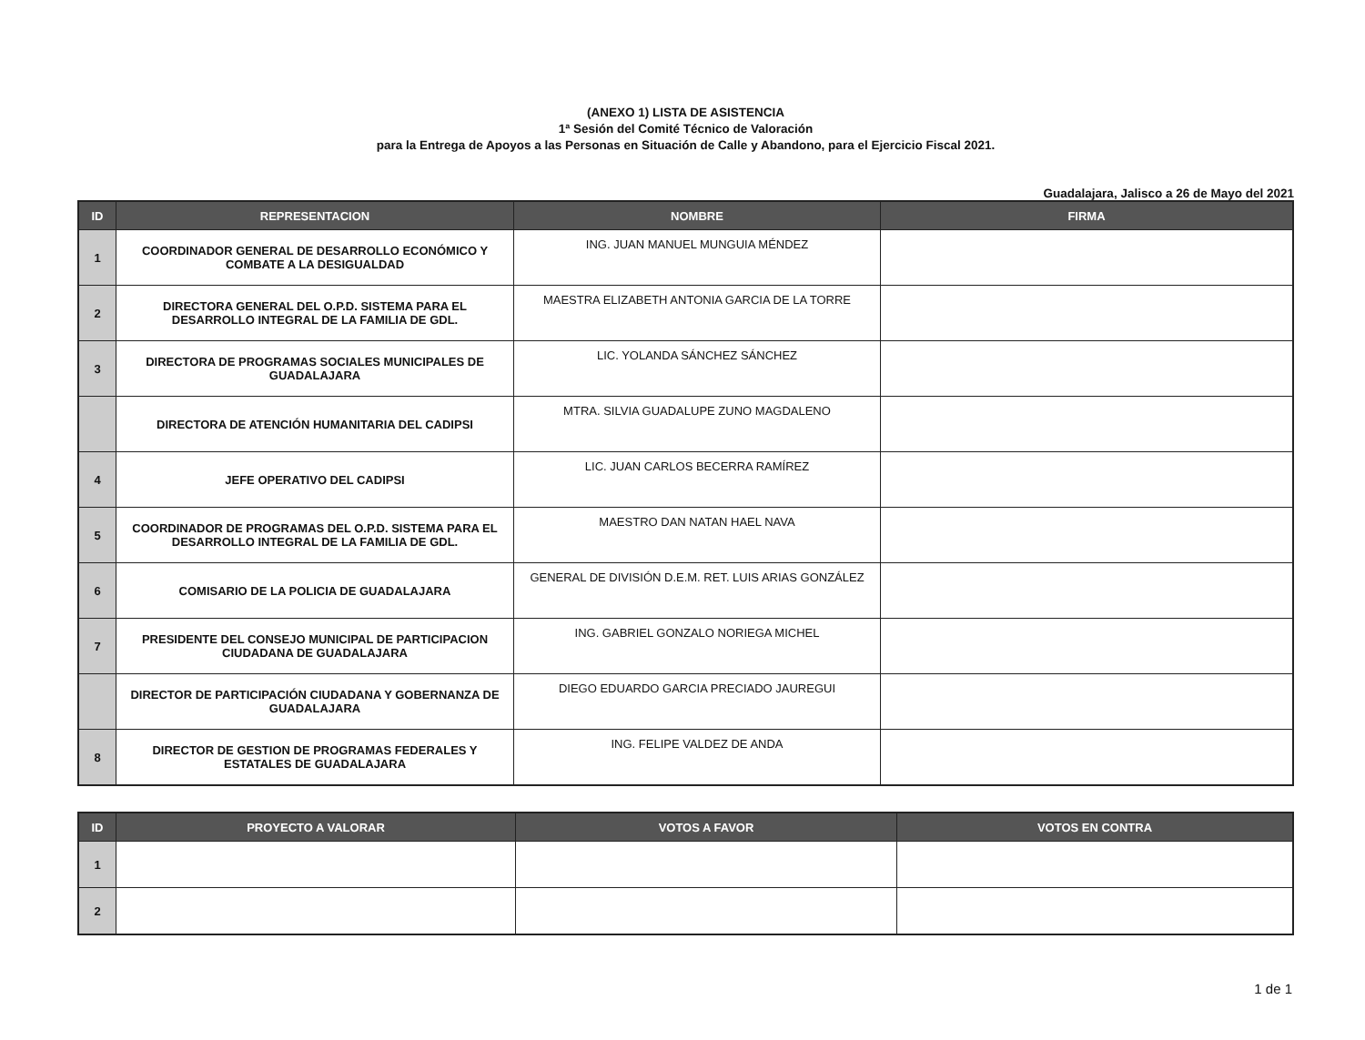(ANEXO 1) LISTA DE ASISTENCIA
1ª Sesión del Comité Técnico de Valoración
para la Entrega de Apoyos a las Personas en Situación de Calle y Abandono, para el Ejercicio Fiscal 2021.
Guadalajara, Jalisco a 26 de Mayo del 2021
| ID | REPRESENTACION | NOMBRE | FIRMA |
| --- | --- | --- | --- |
| 1 | COORDINADOR GENERAL DE DESARROLLO ECONÓMICO Y COMBATE A LA DESIGUALDAD | ING. JUAN MANUEL MUNGUIA MÉNDEZ | |
| 2 | DIRECTORA GENERAL DEL O.P.D. SISTEMA PARA EL DESARROLLO INTEGRAL DE LA FAMILIA DE GDL. | MAESTRA ELIZABETH ANTONIA GARCIA DE LA TORRE | |
| 3 | DIRECTORA DE PROGRAMAS SOCIALES MUNICIPALES DE GUADALAJARA | LIC. YOLANDA SÁNCHEZ SÁNCHEZ | |
| | DIRECTORA DE ATENCIÓN HUMANITARIA DEL CADIPSI | MTRA. SILVIA GUADALUPE ZUNO MAGDALENO | |
| 4 | JEFE OPERATIVO DEL CADIPSI | LIC. JUAN CARLOS BECERRA RAMÍREZ | |
| 5 | COORDINADOR DE PROGRAMAS DEL O.P.D. SISTEMA PARA EL DESARROLLO INTEGRAL DE LA FAMILIA DE GDL. | MAESTRO DAN NATAN HAEL NAVA | |
| 6 | COMISARIO DE LA POLICIA DE GUADALAJARA | GENERAL DE DIVISIÓN D.E.M. RET. LUIS ARIAS GONZÁLEZ | |
| 7 | PRESIDENTE DEL CONSEJO MUNICIPAL DE PARTICIPACION CIUDADANA DE GUADALAJARA | ING. GABRIEL GONZALO NORIEGA MICHEL | |
| | DIRECTOR DE PARTICIPACIÓN CIUDADANA Y GOBERNANZA DE GUADALAJARA | DIEGO EDUARDO GARCIA PRECIADO JAUREGUI | |
| 8 | DIRECTOR DE GESTION DE PROGRAMAS FEDERALES Y ESTATALES DE GUADALAJARA | ING. FELIPE VALDEZ DE ANDA | |
| ID | PROYECTO A VALORAR | VOTOS A FAVOR | VOTOS EN CONTRA |
| --- | --- | --- | --- |
| 1 | | | |
| 2 | | | |
1 de 1